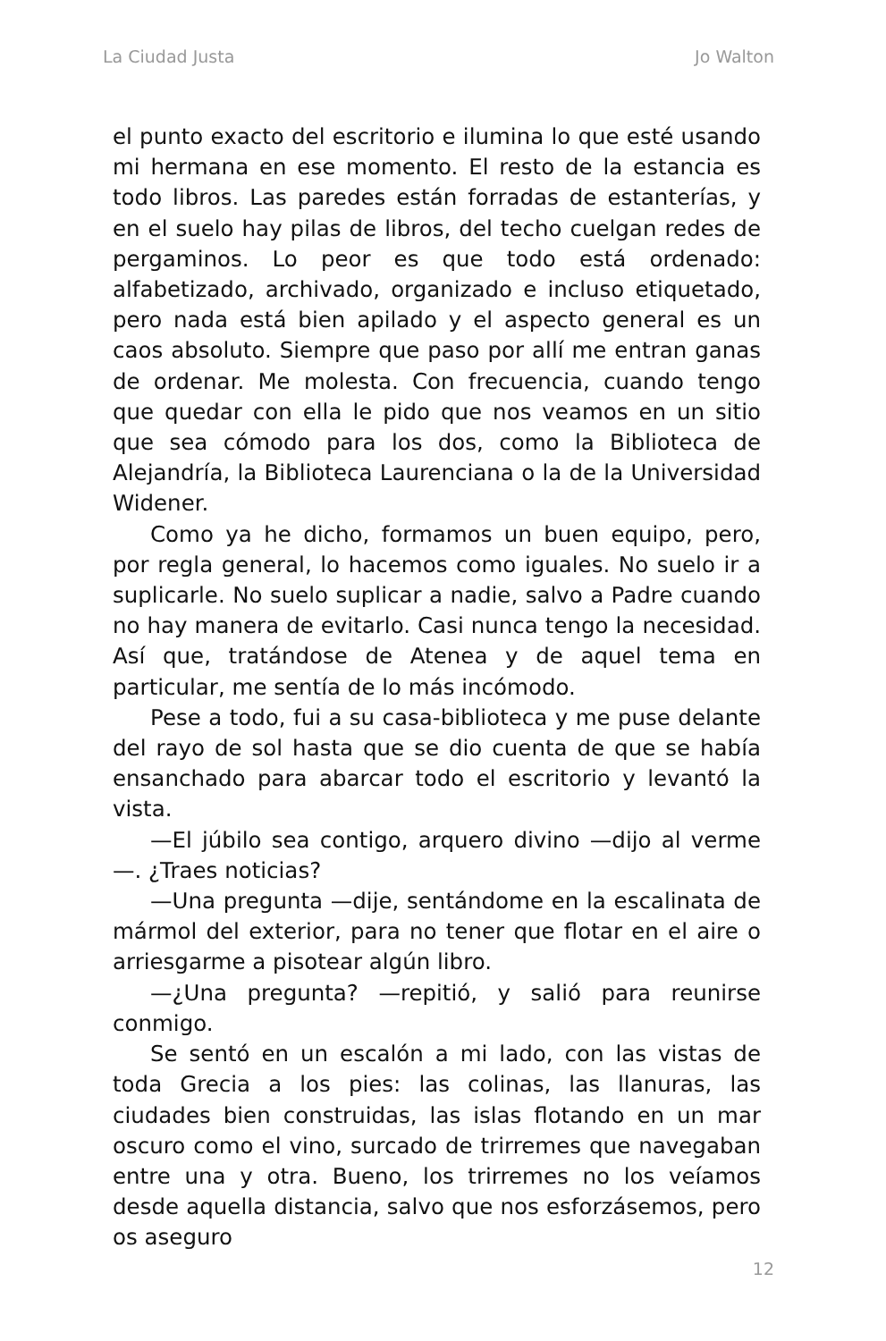La Ciudad Justa Jo Walton
el punto exacto del escritorio e ilumina lo que esté usando mi hermana en ese momento. El resto de la estancia es todo libros. Las paredes están forradas de estanterías, y en el suelo hay pilas de libros, del techo cuelgan redes de pergaminos. Lo peor es que todo está ordenado: alfabetizado, archivado, organizado e incluso etiquetado, pero nada está bien apilado y el aspecto general es un caos absoluto. Siempre que paso por allí me entran ganas de ordenar. Me molesta. Con frecuencia, cuando tengo que quedar con ella le pido que nos veamos en un sitio que sea cómodo para los dos, como la Biblioteca de Alejandría, la Biblioteca Laurenciana o la de la Universidad Widener.
Como ya he dicho, formamos un buen equipo, pero, por regla general, lo hacemos como iguales. No suelo ir a suplicarle. No suelo suplicar a nadie, salvo a Padre cuando no hay manera de evitarlo. Casi nunca tengo la necesidad. Así que, tratándose de Atenea y de aquel tema en particular, me sentía de lo más incómodo.
Pese a todo, fui a su casa-biblioteca y me puse delante del rayo de sol hasta que se dio cuenta de que se había ensanchado para abarcar todo el escritorio y levantó la vista.
—El júbilo sea contigo, arquero divino —dijo al verme—. ¿Traes noticias?
—Una pregunta —dije, sentándome en la escalinata de mármol del exterior, para no tener que flotar en el aire o arriesgarme a pisotear algún libro.
—¿Una pregunta? —repitió, y salió para reunirse conmigo.
Se sentó en un escalón a mi lado, con las vistas de toda Grecia a los pies: las colinas, las llanuras, las ciudades bien construidas, las islas flotando en un mar oscuro como el vino, surcado de trirremes que navegaban entre una y otra. Bueno, los trirremes no los veíamos desde aquella distancia, salvo que nos esforzásemos, pero os aseguro
12